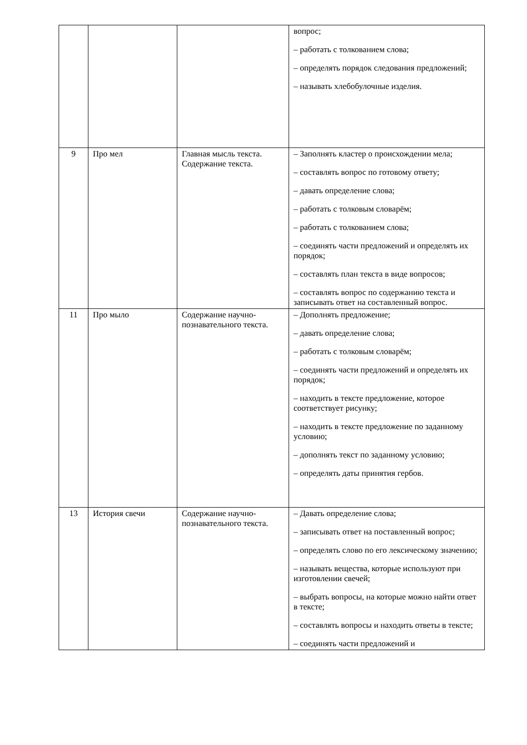| | | | вопрос; – работать с толкованием слова; – определять порядок следования предложений; – называть хлебобулочные изделия. |
| 9 | Про мел | Главная мысль текста. Содержание текста. | – Заполнять кластер о происхождении мела; – составлять вопрос по готовому ответу; – давать определение слова; – работать с толковым словарём; – работать с толкованием слова; – соединять части предложений и определять их порядок; – составлять план текста в виде вопросов; – составлять вопрос по содержанию текста и записывать ответ на составленный вопрос. |
| 11 | Про мыло | Содержание научно-познавательного текста. | – Дополнять предложение; – давать определение слова; – работать с толковым словарём; – соединять части предложений и определять их порядок; – находить в тексте предложение, которое соответствует рисунку; – находить в тексте предложение по заданному условию; – дополнять текст по заданному условию; – определять даты принятия гербов. |
| 13 | История свечи | Содержание научно-познавательного текста. | – Давать определение слова; – записывать ответ на поставленный вопрос; – определять слово по его лексическому значению; – называть вещества, которые используют при изготовлении свечей; – выбрать вопросы, на которые можно найти ответ в тексте; – составлять вопросы и находить ответы в тексте; – соединять части предложений и |